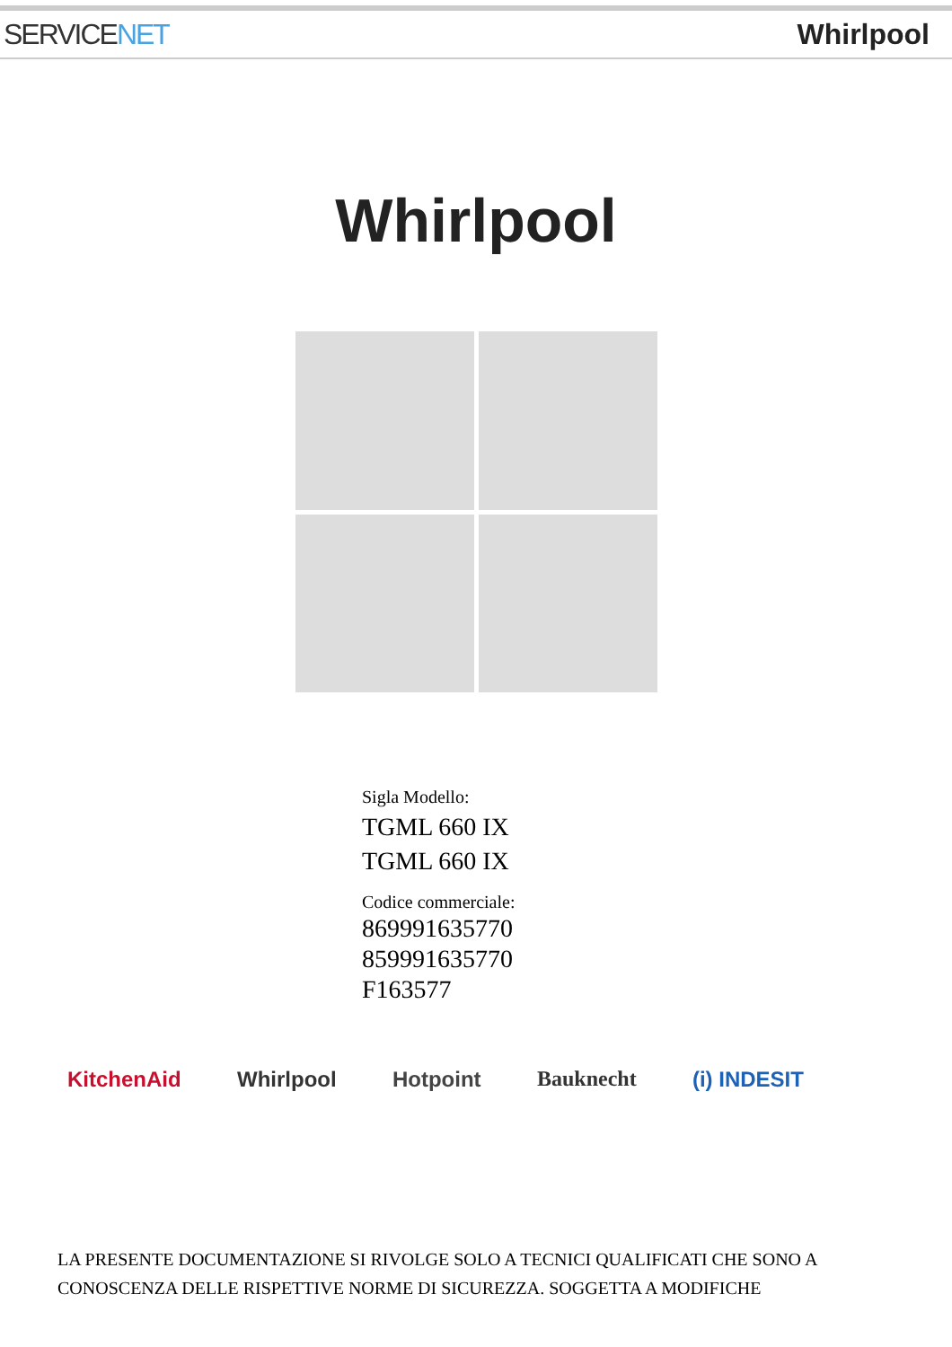SERVICENET Whirlpool
Whirlpool
Sigla Modello:
TGML 660 IX
TGML 660 IX
Codice commerciale:
869991635770
859991635770
F163577
KitchenAid Whirlpool Hotpoint Bauknecht (i) INDESIT
LA PRESENTE DOCUMENTAZIONE SI RIVOLGE SOLO A TECNICI QUALIFICATI CHE SONO A CONOSCENZA DELLE RISPETTIVE NORME DI SICUREZZA. SOGGETTA A MODIFICHE